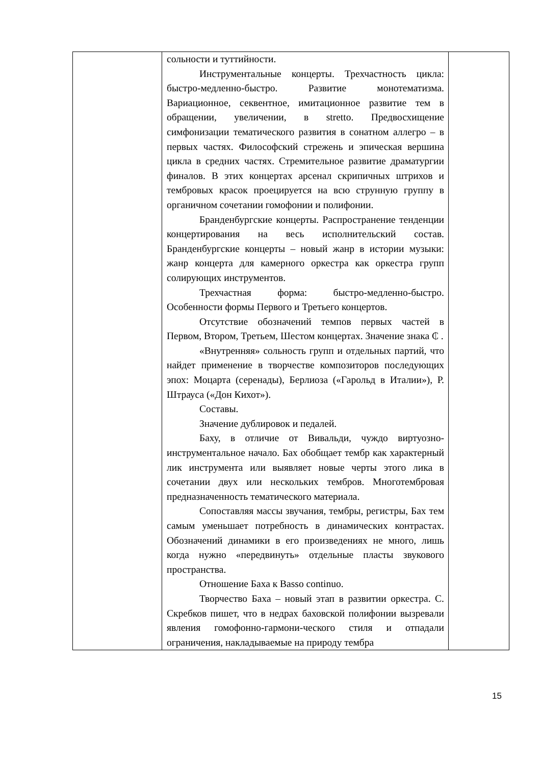| | сольности и туттийности. Инструментальные концерты. Трехчастность цикла: быстро-медленно-быстро. Развитие монотематизма. Вариационное, секвентное, имитационное развитие тем в обращении, увеличении, в stretto. Предвосхищение симфонизации тематического развития в сонатном аллегро – в первых частях. Философский стрежень и эпическая вершина цикла в средних частях. Стремительное развитие драматургии финалов. В этих концертах арсенал скрипичных штрихов и тембровых красок проецируется на всю струнную группу в органичном сочетании гомофонии и полифонии. Бранденбургские концерты. Распространение тенденции концертирования на весь исполнительский состав. Бранденбургские концерты – новый жанр в истории музыки: жанр концерта для камерного оркестра как оркестра групп солирующих инструментов. Трехчастная форма: быстро-медленно-быстро. Особенности формы Первого и Третьего концертов. Отсутствие обозначений темпов первых частей в Первом, Втором, Третьем, Шестом концертах. Значение знака ₵ . «Внутренняя» сольность групп и отдельных партий, что найдет применение в творчестве композиторов последующих эпох: Моцарта (серенады), Берлиоза («Гарольд в Италии»), Р. Штрауса («Дон Кихот»). Составы. Значение дублировок и педалей. Баху, в отличие от Вивальди, чуждо виртуозно-инструментальное начало. Бах обобщает тембр как характерный лик инструмента или выявляет новые черты этого лика в сочетании двух или нескольких тембров. Многотембровая предназначенность тематического материала. Сопоставляя массы звучания, тембры, регистры, Бах тем самым уменьшает потребность в динамических контрастах. Обозначений динамики в его произведениях не много, лишь когда нужно «передвинуть» отдельные пласты звукового пространства. Отношение Баха к Basso continuo. Творчество Баха – новый этап в развитии оркестра. С. Скребков пишет, что в недрах баховской полифонии вызревали явления гомофонно-гармони-ческого стиля и отпадали ограничения, накладываемые на природу тембра | |
15